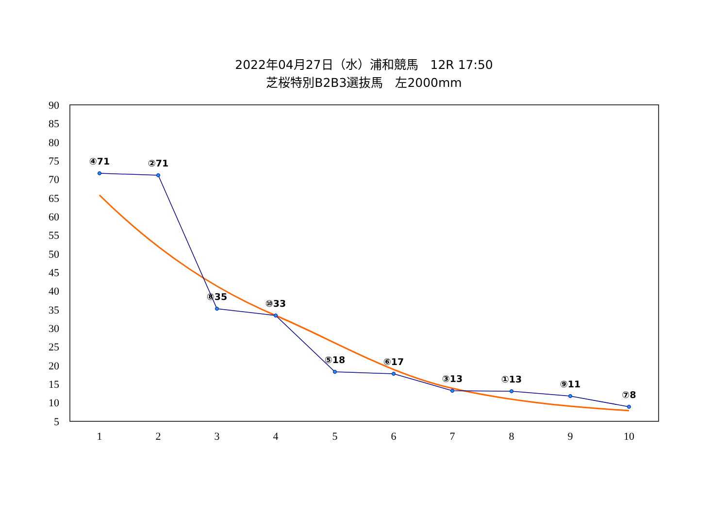2022年04月27日（水）浦和競馬　12R 17:50
芝桜特別B2B3選抜馬　左2000mm
90
85
80
75
70
65
60
55
50
45
40
35
30
25
20
15
10
5
1
2
3
4
5
6
7
8
9
10
④71
②71
⑧35
⑩33
⑤18
⑥17
③13
①13
⑨11
⑦8